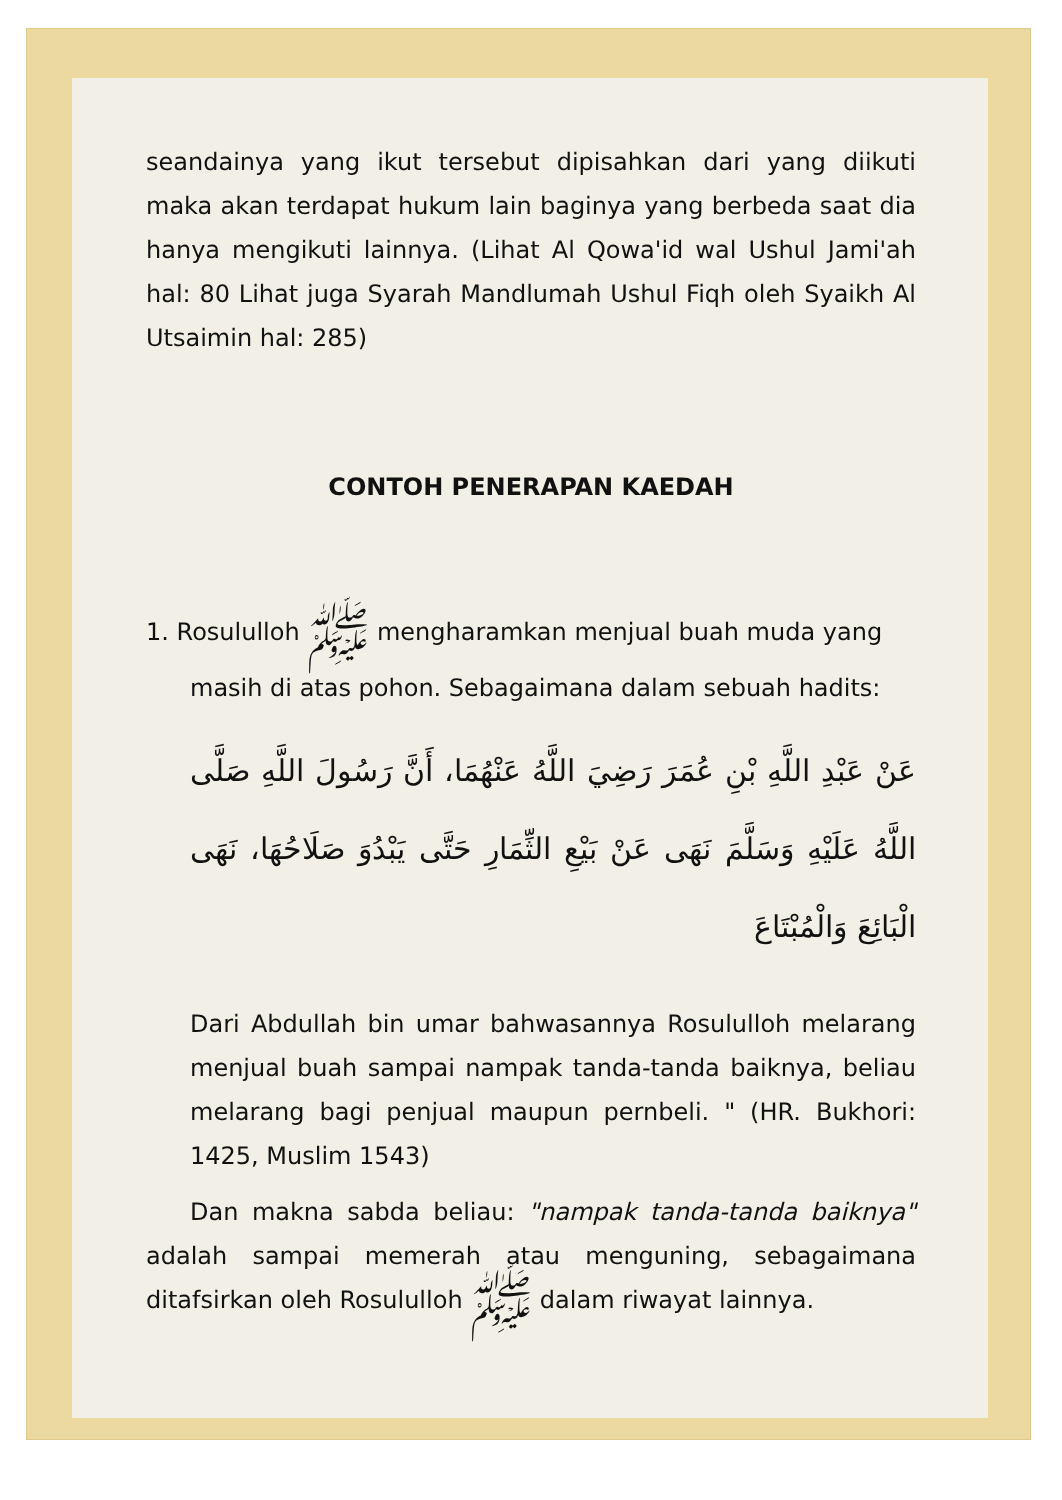seandainya yang ikut tersebut dipisahkan dari yang diikuti maka akan terdapat hukum lain baginya yang berbeda saat dia hanya mengikuti lainnya. (Lihat Al Qowa'id wal Ushul Jami'ah hal: 80 Lihat juga Syarah Mandlumah Ushul Fiqh oleh Syaikh Al Utsaimin hal: 285)
CONTOH PENERAPAN KAEDAH
1. Rosululloh ﷺ mengharamkan menjual buah muda yang
masih di atas pohon. Sebagaimana dalam sebuah hadits:
عَنْ عَبْدِ اللَّهِ بْنِ عُمَرَ رَضِيَ اللَّهُ عَنْهُمَا، أَنَّ رَسُولَ اللَّهِ صَلَّى اللَّهُ عَلَيْهِ وَسَلَّمَ نَهَى عَنْ بَيْعِ الثِّمَارِ حَتَّى يَبْدُوَ صَلَاحُهَا، نَهَى الْبَائِعَ وَالْمُبْتَاعَ
Dari Abdullah bin umar bahwasannya Rosululloh melarang menjual buah sampai nampak tanda-tanda baiknya, beliau melarang bagi penjual maupun pernbeli. " (HR. Bukhori: 1425, Muslim 1543)
Dan makna sabda beliau: "nampak tanda-tanda baiknya" adalah sampai memerah atau menguning, sebagaimana ditafsirkan oleh Rosululloh ﷺ dalam riwayat lainnya.